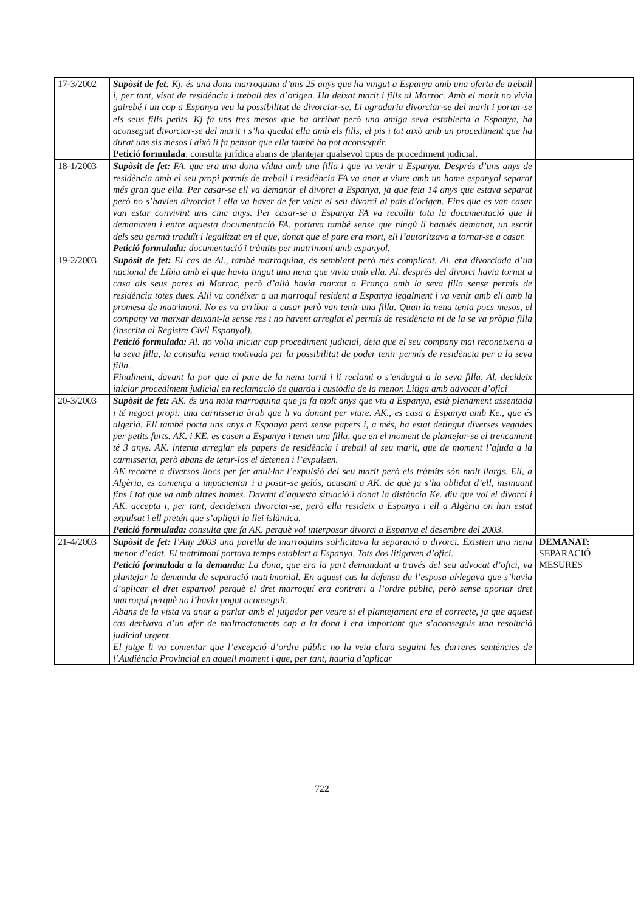| 17-3/2002 | Supòsit de fet : Kj. és una dona marroquina d’uns 25 anys que ha vingut a Espanya amb una oferta de treball i, per tant, visat de residència i treball des d’origen. Ha deixat marit i fills al Marroc. Amb el marit no vivia gairebé i un cop a Espanya veu la possibilitat de divorciar-se. Li agradaria divorciar-se del marit i portar-se els seus fills petits. Kj fa uns tres mesos que ha arribat però una amiga seva establerta a Espanya, ha aconseguit divorciar-se del marit i s’ha quedat ella amb els fills, el pis i tot això amb un procediment que ha durat uns sis mesos i això li fa pensar que ella també ho pot aconseguir. Petició formulada : consulta jurídica abans de plantejar qualsevol tipus de procediment judicial. | |
| 18-1/2003 | Supòsit de fet: FA. que era una dona vídua amb una filla i que va venir a Espanya. Després d’uns anys de residència amb el seu propi permís de treball i residència FA va anar a viure amb un home espanyol separat més gran que ella. Per casar-se ell va demanar el divorci a Espanya, ja que feia 14 anys que estava separat però no s’havien divorciat i ella va haver de fer valer el seu divorci al país d’origen. Fins que es van casar van estar convivint uns cinc anys. Per casar-se a Espanya FA va recollir tota la documentació que li demanaven i entre aquesta documentació FA. portava també sense que ningú li hagués demanat, un escrit dels seu germà traduït i legalitzat en el que, donat que el pare era mort, ell l’autoritzava a tornar-se a casar. Petició formulada: documentació i tràmits per matrimoni amb espanyol. | |
| 19-2/2003 | Supòsit de fet: El cas de Al., també marroquina, és semblant però més complicat. Al. era divorciada d’un nacional de Líbia amb el que havia tingut una nena que vivia amb ella. Al. després del divorci havia tornat a casa als seus pares al Marroc, però d’allà havia marxat a França amb la seva filla sense permís de residència totes dues. Allí va conèixer a un marroquí resident a Espanya legalment i va venir amb ell amb la promesa de matrimoni. No es va arribar a casar però van tenir una filla. Quan la nena tenia pocs mesos, el company va marxar deixant-la sense res i no havent arreglat el permís de residència ni de la se va pròpia filla (inscrita al Registre Civil Espanyol). Petició formulada: Al. no volia iniciar cap procediment judicial, deia que el seu company mai reconeixeria a la seva filla, la consulta venia motivada per la possibilitat de poder tenir permís de residència per a la seva filla. Finalment, davant la por que el pare de la nena torni i li reclami o s’endugui a la seva filla, Al. decideix iniciar procediment judicial en reclamació de guarda i custòdia de la menor. Litiga amb advocat d’ofici | |
| 20-3/2003 | Supòsit de fet: AK. és una noia marroquina que ja fa molt anys que viu a Espanya, està plenament assentada i té negoci propi: una carnisseria àrab que li va donant per viure. AK., es casa a Espanya amb Ke., que és algerià. Ell també porta uns anys a Espanya però sense papers i, a més, ha estat detingut diverses vegades per petits furts. AK. i KE. es casen a Espanya i tenen una filla, que en el moment de plantejar-se el trencament té 3 anys. AK. intenta arreglar els papers de residència i treball al seu marit, que de moment l’ajuda a la carnisseria, però abans de tenir-los el detenen i l’expulsen. AK recorre a diversos llocs per fer anul·lar l’expulsió del seu marit però els tràmits són molt llargs. Ell, a Algèria, es comença a impacientar i a posar-se gelós, acusant a AK. de què ja s’ha oblidat d’ell, insinuant fins i tot que va amb altres homes. Davant d’aquesta situació i donat la distància Ke. diu que vol el divorci i AK. accepta i, per tant, decideixen divorciar-se, però ella resideix a Espanya i ell a Algèria on han estat expulsat i ell pretén que s’apliqui la llei islàmica. Petició formulada: consulta que fa AK. perquè vol interposar divorci a Espanya el desembre del 2003. | |
| 21-4/2003 | Supòsit de fet: l’Any 2003 una parella de marroquins sol·licitava la separació o divorci. Existien una nena menor d’edat. El matrimoni portava temps establert a Espanya. Tots dos litigaven d’ofici. Petició formulada a la demanda: La dona, que era la part demandant a través del seu advocat d’ofici, va plantejar la demanda de separació matrimonial. En aquest cas la defensa de l’esposa al·legava que s’havia d’aplicar el dret espanyol perquè el dret marroquí era contrari a l’ordre públic, però sense aportar dret marroquí perquè no l’havia pogut aconseguir. Abans de la vista va anar a parlar amb el jutjador per veure si el plantejament era el correcte, ja que aquest cas derivava d’un afer de maltractaments cap a la dona i era important que s’aconseguís una resolució judicial urgent. El jutge li va comentar que l’excepció d’ordre públic no la veia clara seguint les darreres sentències de l’Audiència Provincial en aquell moment i que, per tant, hauria d’aplicar | DEMANAT: SEPARACIÓ MESURES |
722